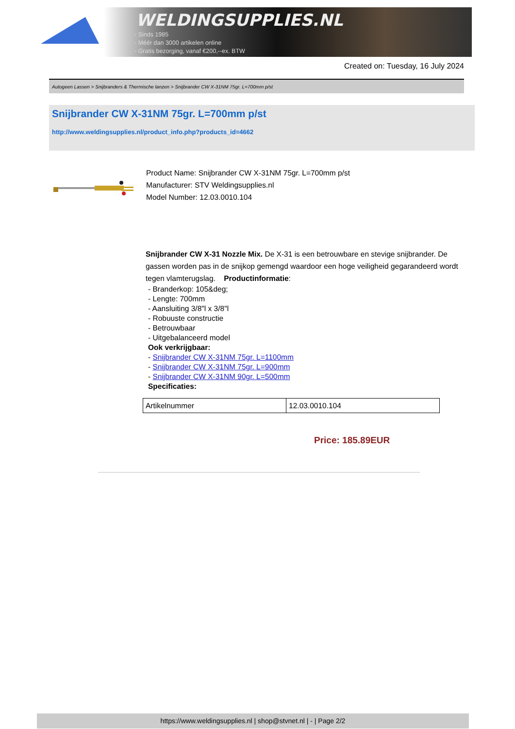WELDINGSUPPLIES.NL
- Sinds 1985
- Méér dan 3000 artikelen online
- Gratis bezorging, vanaf €200,--ex. BTW
Created on: Tuesday, 16 July 2024
Autogeen Lassen > Snijbranders & Thermische lanzen > Snijbrander CW X-31NM 75gr. L=700mm p/st
Snijbrander CW X-31NM 75gr. L=700mm p/st
http://www.weldingsupplies.nl/product_info.php?products_id=4662
Product Name: Snijbrander CW X-31NM 75gr. L=700mm p/st
Manufacturer: STV Weldingsupplies.nl
Model Number: 12.03.0010.104
Snijbrander CW X-31 Nozzle Mix. De X-31 is een betrouwbare en stevige snijbrander. De gassen worden pas in de snijkop gemengd waardoor een hoge veiligheid gegarandeerd wordt tegen vlamterugslag. Productinformatie:
- Branderkop: 105&deg;
- Lengte: 700mm
- Aansluiting 3/8"l x 3/8"l
- Robuuste constructie
- Betrouwbaar
- Uitgebalanceerd model
Ook verkrijgbaar:
- Snijbrander CW X-31NM 75gr. L=1100mm
- Snijbrander CW X-31NM 75gr. L=900mm
- Snijbrander CW X-31NM 90gr. L=500mm
Specificaties:
| Artikelnummer | 12.03.0010.104 |
Price: 185.89EUR
https://www.weldingsupplies.nl | shop@stvnet.nl | - | Page 2/2